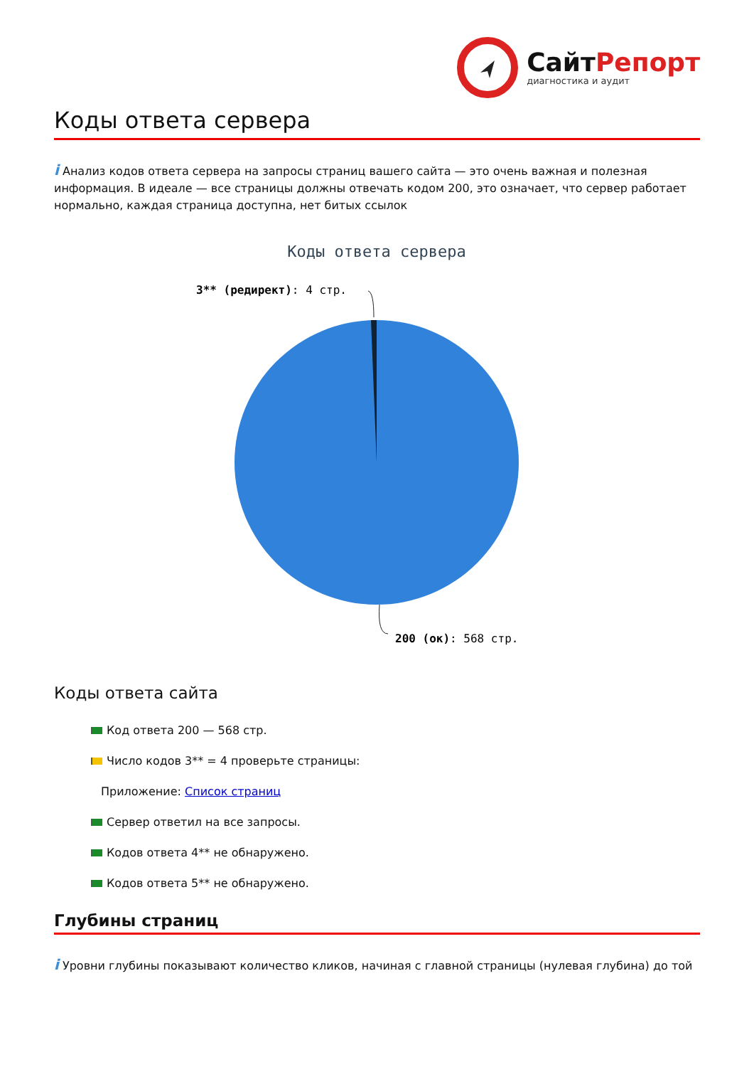Сайт Репорт
диагностика и аудит
Коды ответа сервера
i Анализ кодов ответа сервера на запросы страниц вашего сайта — это очень важная и полезная информация. В идеале — все страницы должны отвечать кодом 200, это означает, что сервер работает нормально, каждая страница доступна, нет битых ссылок
Коды ответа сервера
3** (редирект): 4 стр.
200 (ок): 568 стр.
Коды ответа сайта
Код ответа 200 — 568 стр.
Число кодов 3** = 4 проверьте страницы:
Приложение: Список страниц
Сервер ответил на все запросы.
Кодов ответа 4** не обнаружено.
Кодов ответа 5** не обнаружено.
Глубины страниц
i Уровни глубины показывают количество кликов, начиная с главной страницы (нулевая глубина) до той